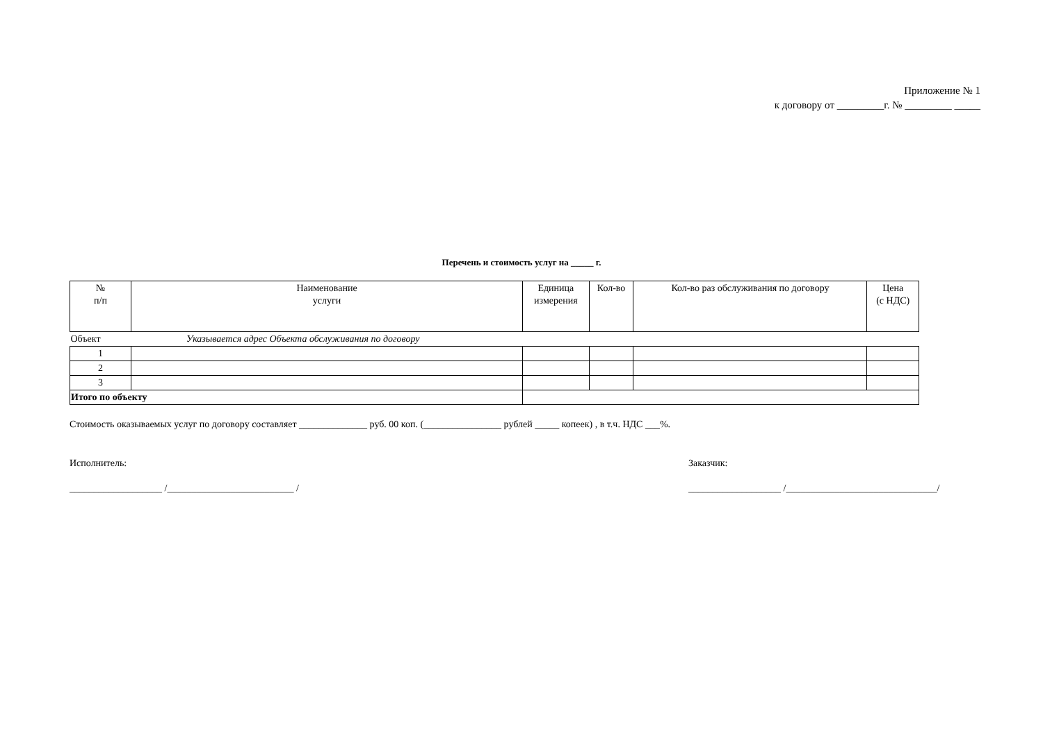Приложение № 1
к договору от _________г. № _________ _____
Перечень и стоимость услуг на _____ г.
| № п/п | Наименование услуги | Единица измерения | Кол-во | Кол-во раз обслуживания по договору | Цена (с НДС) |
| --- | --- | --- | --- | --- | --- |
| Объект Указывается адрес Объекта обслуживания по договору | | | | | |
| 1 | | | | | |
| 2 | | | | | |
| 3 | | | | | |
| Итого по объекту | | | | | |
Стоимость оказываемых услуг по договору составляет ______________ руб. 00 коп. (________________ рублей _____ копеек) , в т.ч. НДС ___%.
Исполнитель: Заказчик:
___________________ /__________________________ / ___________________ /_______________________________/